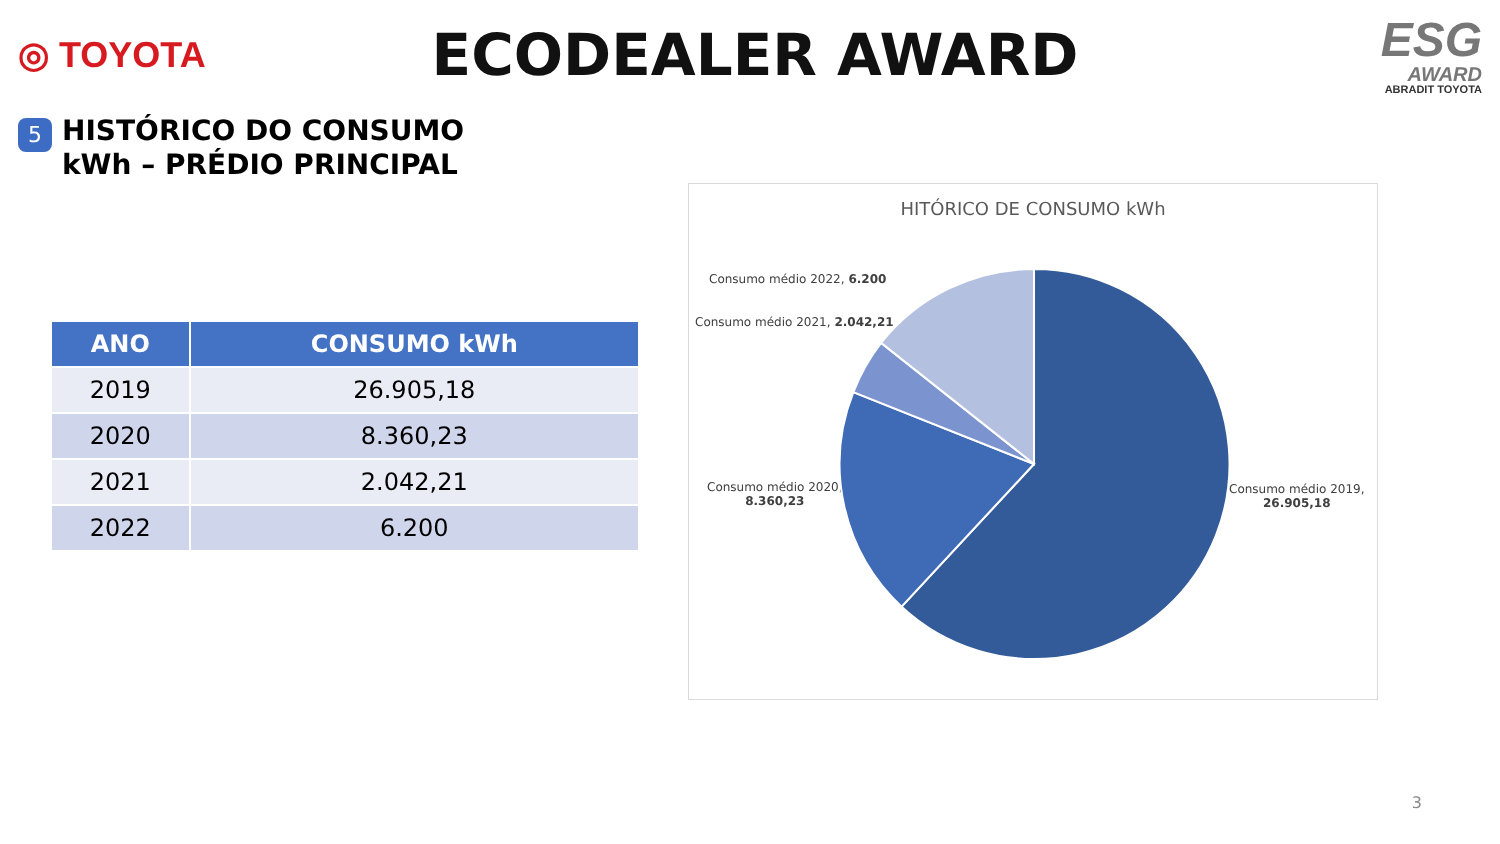◎ TOYOTA
ECODEALER AWARD
ESG
AWARD
ABRADIT TOYOTA
5
HISTÓRICO DO CONSUMO
kWh – PRÉDIO PRINCIPAL
| ANO | CONSUMO kWh |
| --- | --- |
| 2019 | 26.905,18 |
| 2020 | 8.360,23 |
| 2021 | 2.042,21 |
| 2022 | 6.200 |
HITÓRICO DE CONSUMO kWh
Consumo médio 2022, 6.200
Consumo médio 2021, 2.042,21
Consumo médio 2020,
8.360,23
Consumo médio 2019,
26.905,18
3